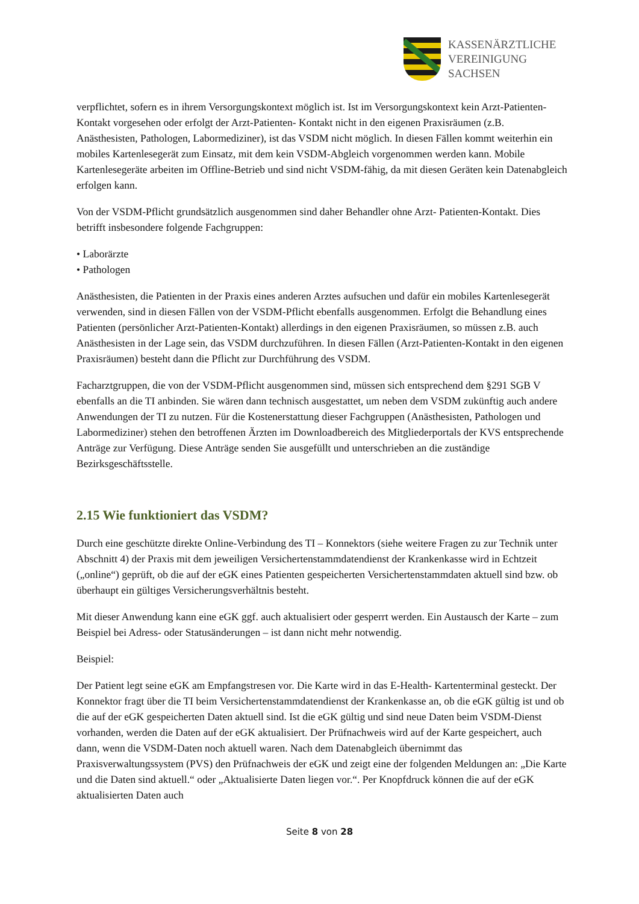KASSENÄRZTLICHE
VEREINIGUNG
SACHSEN
verpflichtet, sofern es in ihrem Versorgungskontext möglich ist. Ist im Versorgungskontext kein Arzt-Patienten-Kontakt vorgesehen oder erfolgt der Arzt-Patienten- Kontakt nicht in den eigenen Praxisräumen (z.B. Anästhesisten, Pathologen, Labormediziner), ist das VSDM nicht möglich. In diesen Fällen kommt weiterhin ein mobiles Kartenlesegerät zum Einsatz, mit dem kein VSDM-Abgleich vorgenommen werden kann. Mobile Kartenlesegeräte arbeiten im Offline-Betrieb und sind nicht VSDM-fähig, da mit diesen Geräten kein Datenabgleich erfolgen kann.
Von der VSDM-Pflicht grundsätzlich ausgenommen sind daher Behandler ohne Arzt- Patienten-Kontakt. Dies betrifft insbesondere folgende Fachgruppen:
• Laborärzte
• Pathologen
Anästhesisten, die Patienten in der Praxis eines anderen Arztes aufsuchen und dafür ein mobiles Kartenlesegerät verwenden, sind in diesen Fällen von der VSDM-Pflicht ebenfalls ausgenommen. Erfolgt die Behandlung eines Patienten (persönlicher Arzt-Patienten-Kontakt) allerdings in den eigenen Praxisräumen, so müssen z.B. auch Anästhesisten in der Lage sein, das VSDM durchzuführen. In diesen Fällen (Arzt-Patienten-Kontakt in den eigenen Praxisräumen) besteht dann die Pflicht zur Durchführung des VSDM.
Facharztgruppen, die von der VSDM-Pflicht ausgenommen sind, müssen sich entsprechend dem §291 SGB V ebenfalls an die TI anbinden. Sie wären dann technisch ausgestattet, um neben dem VSDM zukünftig auch andere Anwendungen der TI zu nutzen. Für die Kostenerstattung dieser Fachgruppen (Anästhesisten, Pathologen und Labormediziner) stehen den betroffenen Ärzten im Downloadbereich des Mitgliederportals der KVS entsprechende Anträge zur Verfügung. Diese Anträge senden Sie ausgefüllt und unterschrieben an die zuständige Bezirksgeschäftsstelle.
2.15 Wie funktioniert das VSDM?
Durch eine geschützte direkte Online-Verbindung des TI – Konnektors (siehe weitere Fragen zu zur Technik unter Abschnitt 4) der Praxis mit dem jeweiligen Versichertenstammdatendienst der Krankenkasse wird in Echtzeit („online“) geprüft, ob die auf der eGK eines Patienten gespeicherten Versichertenstammdaten aktuell sind bzw. ob überhaupt ein gültiges Versicherungsverhältnis besteht.
Mit dieser Anwendung kann eine eGK ggf. auch aktualisiert oder gesperrt werden. Ein Austausch der Karte – zum Beispiel bei Adress- oder Statusänderungen – ist dann nicht mehr notwendig.
Beispiel:
Der Patient legt seine eGK am Empfangstresen vor. Die Karte wird in das E-Health- Kartenterminal gesteckt. Der Konnektor fragt über die TI beim Versichertenstammdatendienst der Krankenkasse an, ob die eGK gültig ist und ob die auf der eGK gespeicherten Daten aktuell sind. Ist die eGK gültig und sind neue Daten beim VSDM-Dienst vorhanden, werden die Daten auf der eGK aktualisiert. Der Prüfnachweis wird auf der Karte gespeichert, auch dann, wenn die VSDM-Daten noch aktuell waren. Nach dem Datenabgleich übernimmt das Praxisverwaltungssystem (PVS) den Prüfnachweis der eGK und zeigt eine der folgenden Meldungen an: „Die Karte und die Daten sind aktuell.“ oder „Aktualisierte Daten liegen vor.“. Per Knopfdruck können die auf der eGK aktualisierten Daten auch
Seite 8 von 28